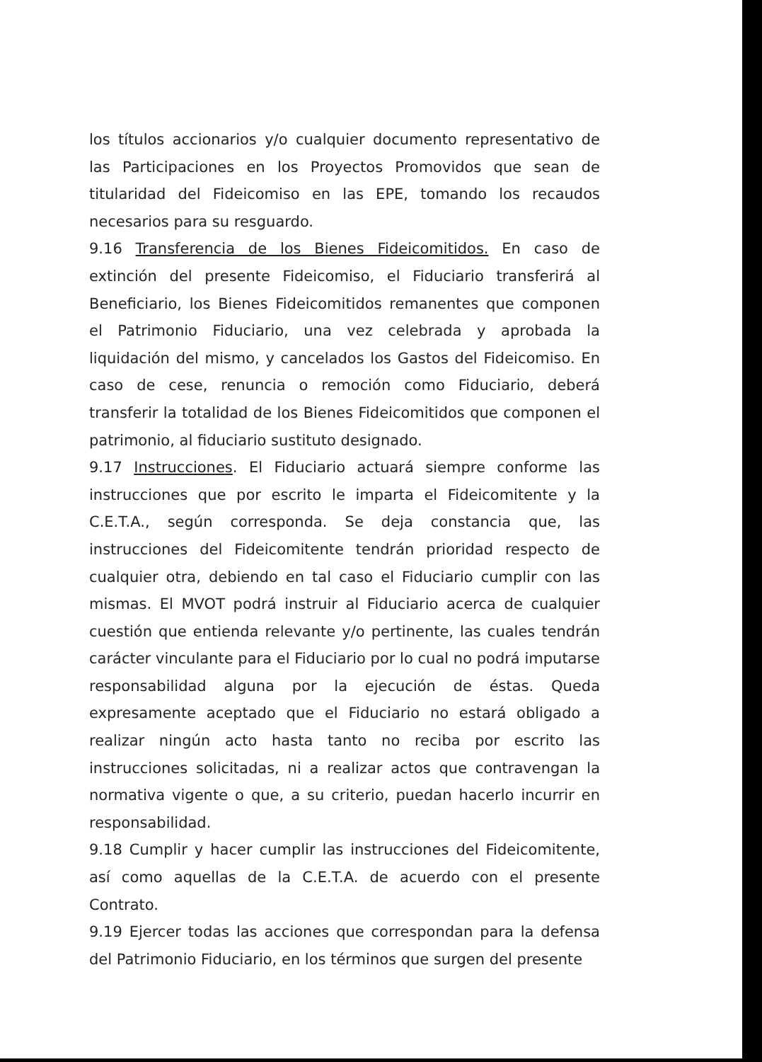los títulos accionarios y/o cualquier documento representativo de las Participaciones en los Proyectos Promovidos que sean de titularidad del Fideicomiso en las EPE, tomando los recaudos necesarios para su resguardo.
9.16 Transferencia de los Bienes Fideicomitidos. En caso de extinción del presente Fideicomiso, el Fiduciario transferirá al Beneficiario, los Bienes Fideicomitidos remanentes que componen el Patrimonio Fiduciario, una vez celebrada y aprobada la liquidación del mismo, y cancelados los Gastos del Fideicomiso. En caso de cese, renuncia o remoción como Fiduciario, deberá transferir la totalidad de los Bienes Fideicomitidos que componen el patrimonio, al fiduciario sustituto designado.
9.17 Instrucciones. El Fiduciario actuará siempre conforme las instrucciones que por escrito le imparta el Fideicomitente y la C.E.T.A., según corresponda. Se deja constancia que, las instrucciones del Fideicomitente tendrán prioridad respecto de cualquier otra, debiendo en tal caso el Fiduciario cumplir con las mismas. El MVOT podrá instruir al Fiduciario acerca de cualquier cuestión que entienda relevante y/o pertinente, las cuales tendrán carácter vinculante para el Fiduciario por lo cual no podrá imputarse responsabilidad alguna por la ejecución de éstas. Queda expresamente aceptado que el Fiduciario no estará obligado a realizar ningún acto hasta tanto no reciba por escrito las instrucciones solicitadas, ni a realizar actos que contravengan la normativa vigente o que, a su criterio, puedan hacerlo incurrir en responsabilidad.
9.18 Cumplir y hacer cumplir las instrucciones del Fideicomitente, así como aquellas de la C.E.T.A. de acuerdo con el presente Contrato.
9.19 Ejercer todas las acciones que correspondan para la defensa del Patrimonio Fiduciario, en los términos que surgen del presente